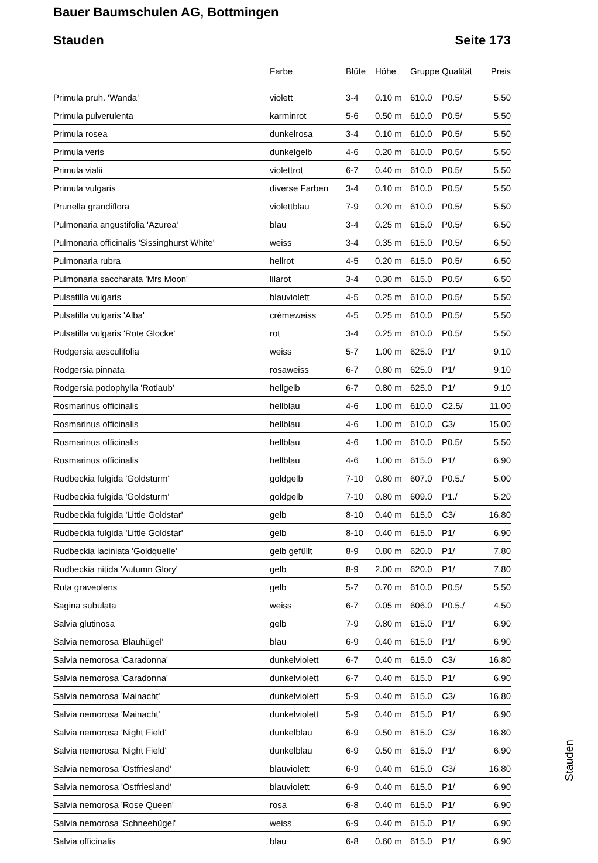Bauer Baumschulen AG, Bottmingen
Stauden Seite 173
| | Farbe | Blüte | Höhe | Gruppe | Qualität | Preis |
| --- | --- | --- | --- | --- | --- | --- |
| Primula pruh. 'Wanda' | violett | 3-4 | 0.10 m | 610.0 | P0.5/ | 5.50 |
| Primula pulverulenta | karminrot | 5-6 | 0.50 m | 610.0 | P0.5/ | 5.50 |
| Primula rosea | dunkelrosa | 3-4 | 0.10 m | 610.0 | P0.5/ | 5.50 |
| Primula veris | dunkelgelb | 4-6 | 0.20 m | 610.0 | P0.5/ | 5.50 |
| Primula vialii | violettrot | 6-7 | 0.40 m | 610.0 | P0.5/ | 5.50 |
| Primula vulgaris | diverse Farben | 3-4 | 0.10 m | 610.0 | P0.5/ | 5.50 |
| Prunella grandiflora | violettblau | 7-9 | 0.20 m | 610.0 | P0.5/ | 5.50 |
| Pulmonaria angustifolia 'Azurea' | blau | 3-4 | 0.25 m | 615.0 | P0.5/ | 6.50 |
| Pulmonaria officinalis 'Sissinghurst White' | weiss | 3-4 | 0.35 m | 615.0 | P0.5/ | 6.50 |
| Pulmonaria rubra | hellrot | 4-5 | 0.20 m | 615.0 | P0.5/ | 6.50 |
| Pulmonaria saccharata 'Mrs Moon' | lilarot | 3-4 | 0.30 m | 615.0 | P0.5/ | 6.50 |
| Pulsatilla vulgaris | blauviolett | 4-5 | 0.25 m | 610.0 | P0.5/ | 5.50 |
| Pulsatilla vulgaris 'Alba' | crèmeweiss | 4-5 | 0.25 m | 610.0 | P0.5/ | 5.50 |
| Pulsatilla vulgaris 'Rote Glocke' | rot | 3-4 | 0.25 m | 610.0 | P0.5/ | 5.50 |
| Rodgersia aesculifolia | weiss | 5-7 | 1.00 m | 625.0 | P1/ | 9.10 |
| Rodgersia pinnata | rosaweiss | 6-7 | 0.80 m | 625.0 | P1/ | 9.10 |
| Rodgersia podophylla 'Rotlaub' | hellgelb | 6-7 | 0.80 m | 625.0 | P1/ | 9.10 |
| Rosmarinus officinalis | hellblau | 4-6 | 1.00 m | 610.0 | C2.5/ | 11.00 |
| Rosmarinus officinalis | hellblau | 4-6 | 1.00 m | 610.0 | C3/ | 15.00 |
| Rosmarinus officinalis | hellblau | 4-6 | 1.00 m | 610.0 | P0.5/ | 5.50 |
| Rosmarinus officinalis | hellblau | 4-6 | 1.00 m | 615.0 | P1/ | 6.90 |
| Rudbeckia fulgida 'Goldsturm' | goldgelb | 7-10 | 0.80 m | 607.0 | P0.5./ | 5.00 |
| Rudbeckia fulgida 'Goldsturm' | goldgelb | 7-10 | 0.80 m | 609.0 | P1./ | 5.20 |
| Rudbeckia fulgida 'Little Goldstar' | gelb | 8-10 | 0.40 m | 615.0 | C3/ | 16.80 |
| Rudbeckia fulgida 'Little Goldstar' | gelb | 8-10 | 0.40 m | 615.0 | P1/ | 6.90 |
| Rudbeckia laciniata 'Goldquelle' | gelb gefüllt | 8-9 | 0.80 m | 620.0 | P1/ | 7.80 |
| Rudbeckia nitida 'Autumn Glory' | gelb | 8-9 | 2.00 m | 620.0 | P1/ | 7.80 |
| Ruta graveolens | gelb | 5-7 | 0.70 m | 610.0 | P0.5/ | 5.50 |
| Sagina subulata | weiss | 6-7 | 0.05 m | 606.0 | P0.5./ | 4.50 |
| Salvia glutinosa | gelb | 7-9 | 0.80 m | 615.0 | P1/ | 6.90 |
| Salvia nemorosa 'Blauhügel' | blau | 6-9 | 0.40 m | 615.0 | P1/ | 6.90 |
| Salvia nemorosa 'Caradonna' | dunkelviolett | 6-7 | 0.40 m | 615.0 | C3/ | 16.80 |
| Salvia nemorosa 'Caradonna' | dunkelviolett | 6-7 | 0.40 m | 615.0 | P1/ | 6.90 |
| Salvia nemorosa 'Mainacht' | dunkelviolett | 5-9 | 0.40 m | 615.0 | C3/ | 16.80 |
| Salvia nemorosa 'Mainacht' | dunkelviolett | 5-9 | 0.40 m | 615.0 | P1/ | 6.90 |
| Salvia nemorosa 'Night Field' | dunkelblau | 6-9 | 0.50 m | 615.0 | C3/ | 16.80 |
| Salvia nemorosa 'Night Field' | dunkelblau | 6-9 | 0.50 m | 615.0 | P1/ | 6.90 |
| Salvia nemorosa 'Ostfriesland' | blauviolett | 6-9 | 0.40 m | 615.0 | C3/ | 16.80 |
| Salvia nemorosa 'Ostfriesland' | blauviolett | 6-9 | 0.40 m | 615.0 | P1/ | 6.90 |
| Salvia nemorosa 'Rose Queen' | rosa | 6-8 | 0.40 m | 615.0 | P1/ | 6.90 |
| Salvia nemorosa 'Schneehügel' | weiss | 6-9 | 0.40 m | 615.0 | P1/ | 6.90 |
| Salvia officinalis | blau | 6-8 | 0.60 m | 615.0 | P1/ | 6.90 |
Stauden